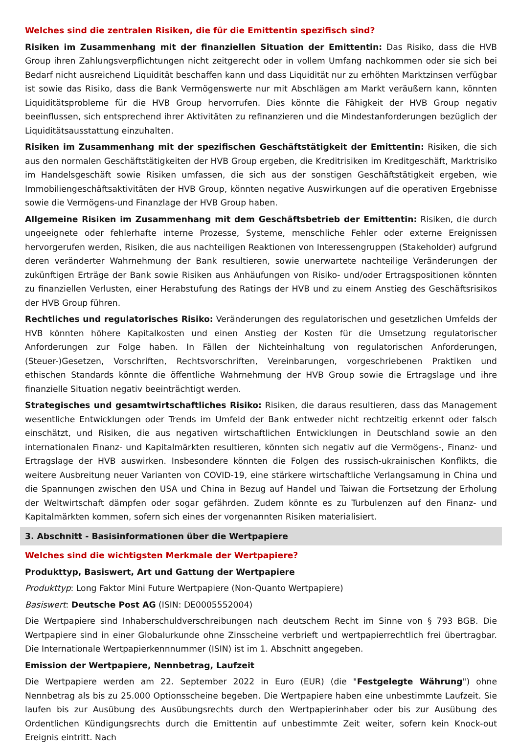Welches sind die zentralen Risiken, die für die Emittentin spezifisch sind?
Risiken im Zusammenhang mit der finanziellen Situation der Emittentin: Das Risiko, dass die HVB Group ihren Zahlungsverpflichtungen nicht zeitgerecht oder in vollem Umfang nachkommen oder sie sich bei Bedarf nicht ausreichend Liquidität beschaffen kann und dass Liquidität nur zu erhöhten Marktzinsen verfügbar ist sowie das Risiko, dass die Bank Vermögenswerte nur mit Abschlägen am Markt veräußern kann, könnten Liquiditätsprobleme für die HVB Group hervorrufen. Dies könnte die Fähigkeit der HVB Group negativ beeinflussen, sich entsprechend ihrer Aktivitäten zu refinanzieren und die Mindestanforderungen bezüglich der Liquiditätsausstattung einzuhalten.
Risiken im Zusammenhang mit der spezifischen Geschäftstätigkeit der Emittentin: Risiken, die sich aus den normalen Geschäftstätigkeiten der HVB Group ergeben, die Kreditrisiken im Kreditgeschäft, Marktrisiko im Handelsgeschäft sowie Risiken umfassen, die sich aus der sonstigen Geschäftstätigkeit ergeben, wie Immobiliengeschäftsaktivitäten der HVB Group, könnten negative Auswirkungen auf die operativen Ergebnisse sowie die Vermögens-und Finanzlage der HVB Group haben.
Allgemeine Risiken im Zusammenhang mit dem Geschäftsbetrieb der Emittentin: Risiken, die durch ungeeignete oder fehlerhafte interne Prozesse, Systeme, menschliche Fehler oder externe Ereignissen hervorgerufen werden, Risiken, die aus nachteiligen Reaktionen von Interessengruppen (Stakeholder) aufgrund deren veränderter Wahrnehmung der Bank resultieren, sowie unerwartete nachteilige Veränderungen der zukünftigen Erträge der Bank sowie Risiken aus Anhäufungen von Risiko- und/oder Ertragspositionen könnten zu finanziellen Verlusten, einer Herabstufung des Ratings der HVB und zu einem Anstieg des Geschäftsrisikos der HVB Group führen.
Rechtliches und regulatorisches Risiko: Veränderungen des regulatorischen und gesetzlichen Umfelds der HVB könnten höhere Kapitalkosten und einen Anstieg der Kosten für die Umsetzung regulatorischer Anforderungen zur Folge haben. In Fällen der Nichteinhaltung von regulatorischen Anforderungen, (Steuer-)Gesetzen, Vorschriften, Rechtsvorschriften, Vereinbarungen, vorgeschriebenen Praktiken und ethischen Standards könnte die öffentliche Wahrnehmung der HVB Group sowie die Ertragslage und ihre finanzielle Situation negativ beeinträchtigt werden.
Strategisches und gesamtwirtschaftliches Risiko: Risiken, die daraus resultieren, dass das Management wesentliche Entwicklungen oder Trends im Umfeld der Bank entweder nicht rechtzeitig erkennt oder falsch einschätzt, und Risiken, die aus negativen wirtschaftlichen Entwicklungen in Deutschland sowie an den internationalen Finanz- und Kapitalmärkten resultieren, könnten sich negativ auf die Vermögens-, Finanz- und Ertragslage der HVB auswirken. Insbesondere könnten die Folgen des russisch-ukrainischen Konflikts, die weitere Ausbreitung neuer Varianten von COVID-19, eine stärkere wirtschaftliche Verlangsamung in China und die Spannungen zwischen den USA und China in Bezug auf Handel und Taiwan die Fortsetzung der Erholung der Weltwirtschaft dämpfen oder sogar gefährden. Zudem könnte es zu Turbulenzen auf den Finanz- und Kapitalmärkten kommen, sofern sich eines der vorgenannten Risiken materialisiert.
3. Abschnitt - Basisinformationen über die Wertpapiere
Welches sind die wichtigsten Merkmale der Wertpapiere?
Produkttyp, Basiswert, Art und Gattung der Wertpapiere
Produkttyp: Long Faktor Mini Future Wertpapiere (Non-Quanto Wertpapiere)
Basiswert: Deutsche Post AG (ISIN: DE0005552004)
Die Wertpapiere sind Inhaberschuldverschreibungen nach deutschem Recht im Sinne von § 793 BGB. Die Wertpapiere sind in einer Globalurkunde ohne Zinsscheine verbrieft und wertpapierrechtlich frei übertragbar. Die Internationale Wertpapierkennnummer (ISIN) ist im 1. Abschnitt angegeben.
Emission der Wertpapiere, Nennbetrag, Laufzeit
Die Wertpapiere werden am 22. September 2022 in Euro (EUR) (die "Festgelegte Währung") ohne Nennbetrag als bis zu 25.000 Optionsscheine begeben. Die Wertpapiere haben eine unbestimmte Laufzeit. Sie laufen bis zur Ausübung des Ausübungsrechts durch den Wertpapierinhaber oder bis zur Ausübung des Ordentlichen Kündigungsrechts durch die Emittentin auf unbestimmte Zeit weiter, sofern kein Knock-out Ereignis eintritt. Nach